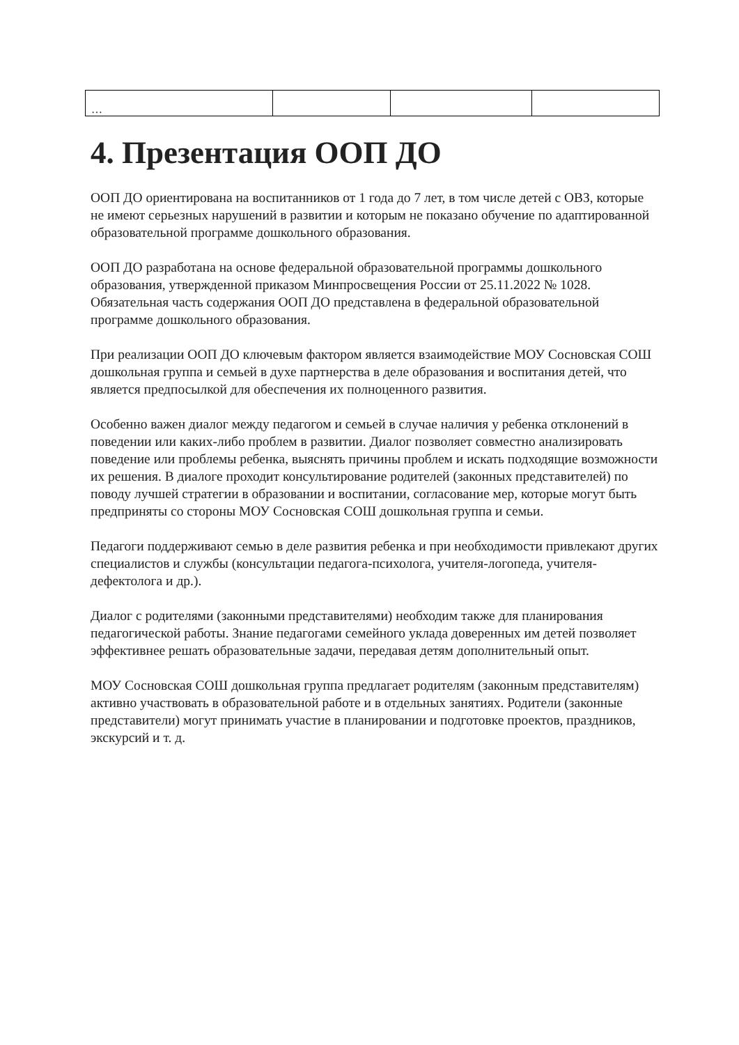| … | | | |
4. Презентация ООП ДО
ООП ДО ориентирована на воспитанников от 1 года до 7 лет, в том числе детей с ОВЗ, которые не имеют серьезных нарушений в развитии и которым не показано обучение по адаптированной образовательной программе дошкольного образования.
ООП ДО разработана на основе федеральной образовательной программы дошкольного образования, утвержденной приказом Минпросвещения России от 25.11.2022 № 1028. Обязательная часть содержания ООП ДО представлена в федеральной образовательной программе дошкольного образования.
При реализации ООП ДО ключевым фактором является взаимодействие МОУ Сосновская СОШ дошкольная группа и семьей в духе партнерства в деле образования и воспитания детей, что является предпосылкой для обеспечения их полноценного развития.
Особенно важен диалог между педагогом и семьей в случае наличия у ребенка отклонений в поведении или каких-либо проблем в развитии. Диалог позволяет совместно анализировать поведение или проблемы ребенка, выяснять причины проблем и искать подходящие возможности их решения. В диалоге проходит консультирование родителей (законных представителей) по поводу лучшей стратегии в образовании и воспитании, согласование мер, которые могут быть предприняты со стороны МОУ Сосновская СОШ дошкольная группа и семьи.
Педагоги поддерживают семью в деле развития ребенка и при необходимости привлекают других специалистов и службы (консультации педагога-психолога, учителя-логопеда, учителя-дефектолога и др.).
Диалог с родителями (законными представителями) необходим также для планирования педагогической работы. Знание педагогами семейного уклада доверенных им детей позволяет эффективнее решать образовательные задачи, передавая детям дополнительный опыт.
МОУ Сосновская СОШ дошкольная группа предлагает родителям (законным представителям) активно участвовать в образовательной работе и в отдельных занятиях. Родители (законные представители) могут принимать участие в планировании и подготовке проектов, праздников, экскурсий и т. д.